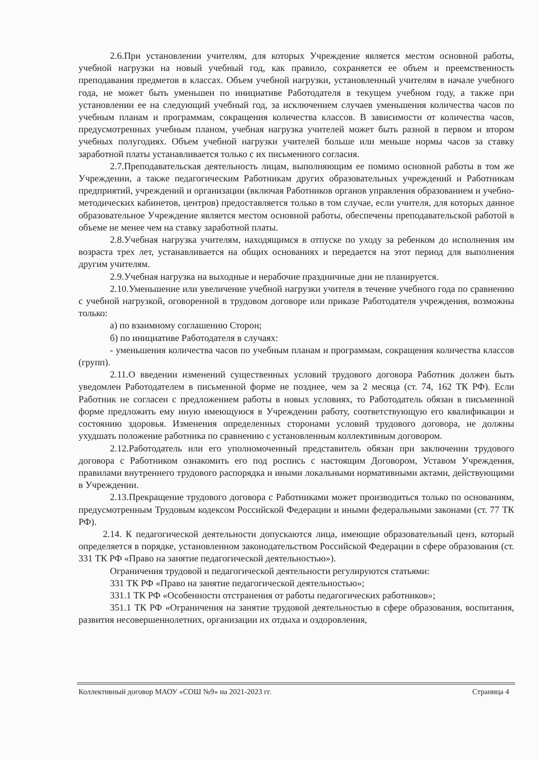2.6.При установлении учителям, для которых Учреждение является местом основной работы, учебной нагрузки на новый учебный год, как правило, сохраняется ее объем и преемственность преподавания предметов в классах. Объем учебной нагрузки, установленный учителям в начале учебного года, не может быть уменьшен по инициативе Работодателя в текущем учебном году, а также при установлении ее на следующий учебный год, за исключением случаев уменьшения количества часов по учебным планам и программам, сокращения количества классов. В зависимости от количества часов, предусмотренных учебным планом, учебная нагрузка учителей может быть разной в первом и втором учебных полугодиях. Объем учебной нагрузки учителей больше или меньше нормы часов за ставку заработной платы устанавливается только с их письменного согласия.
2.7.Преподавательская деятельность лицам, выполняющим ее помимо основной работы в том же Учреждении, а также педагогическим Работникам других образовательных учреждений и Работникам предприятий, учреждений и организации (включая Работников органов управления образованием и учебно-методических кабинетов, центров) предоставляется только в том случае, если учителя, для которых данное образовательное Учреждение является местом основной работы, обеспечены преподавательской работой в объеме не менее чем на ставку заработной платы.
2.8.Учебная нагрузка учителям, находящимся в отпуске по уходу за ребенком до исполнения им возраста трех лет, устанавливается на общих основаниях и передается на этот период для выполнения другим учителям.
2.9.Учебная нагрузка на выходные и нерабочие праздничные дни не планируется.
2.10.Уменьшение или увеличение учебной нагрузки учителя в течение учебного года по сравнению с учебной нагрузкой, оговоренной в трудовом договоре или приказе Работодателя учреждения, возможны только:
а) по взаимному соглашению Сторон;
б) по инициативе Работодателя в случаях:
- уменьшения количества часов по учебным планам и программам, сокращения количества классов (групп).
2.11.О введении изменений существенных условий трудового договора Работник должен быть уведомлен Работодателем в письменной форме не позднее, чем за 2 месяца (ст. 74, 162 ТК РФ). Если Работник не согласен с предложением работы в новых условиях, то Работодатель обязан в письменной форме предложить ему иную имеющуюся в Учреждении работу, соответствующую его квалификации и состоянию здоровья. Изменения определенных сторонами условий трудового договора, не должны ухудшать положение работника по сравнению с установленным коллективным договором.
2.12.Работодатель или его уполномоченный представитель обязан при заключении трудового договора с Работником ознакомить его под роспись с настоящим Договором, Уставом Учреждения, правилами внутреннего трудового распорядка и иными локальными нормативными актами, действующими в Учреждении.
2.13.Прекращение трудового договора с Работниками может производиться только по основаниям, предусмотренным Трудовым кодексом Российской Федерации и иными федеральными законами (ст. 77 ТК РФ).
2.14. К педагогической деятельности допускаются лица, имеющие образовательный ценз, который определяется в порядке, установленном законодательством Российской Федерации в сфере образования (ст. 331 ТК РФ «Право на занятие педагогической деятельностью»).
Ограничения трудовой и педагогической деятельности регулируются статьями:
331 ТК РФ «Право на занятие педагогической деятельностью»;
331.1 ТК РФ «Особенности отстранения от работы педагогических работников»;
351.1 ТК РФ «Ограничения на занятие трудовой деятельностью в сфере образования, воспитания, развития несовершеннолетних, организации их отдыха и оздоровления,
Коллективный договор МАОУ «СОШ №9» на 2021-2023 гг. Страница 4